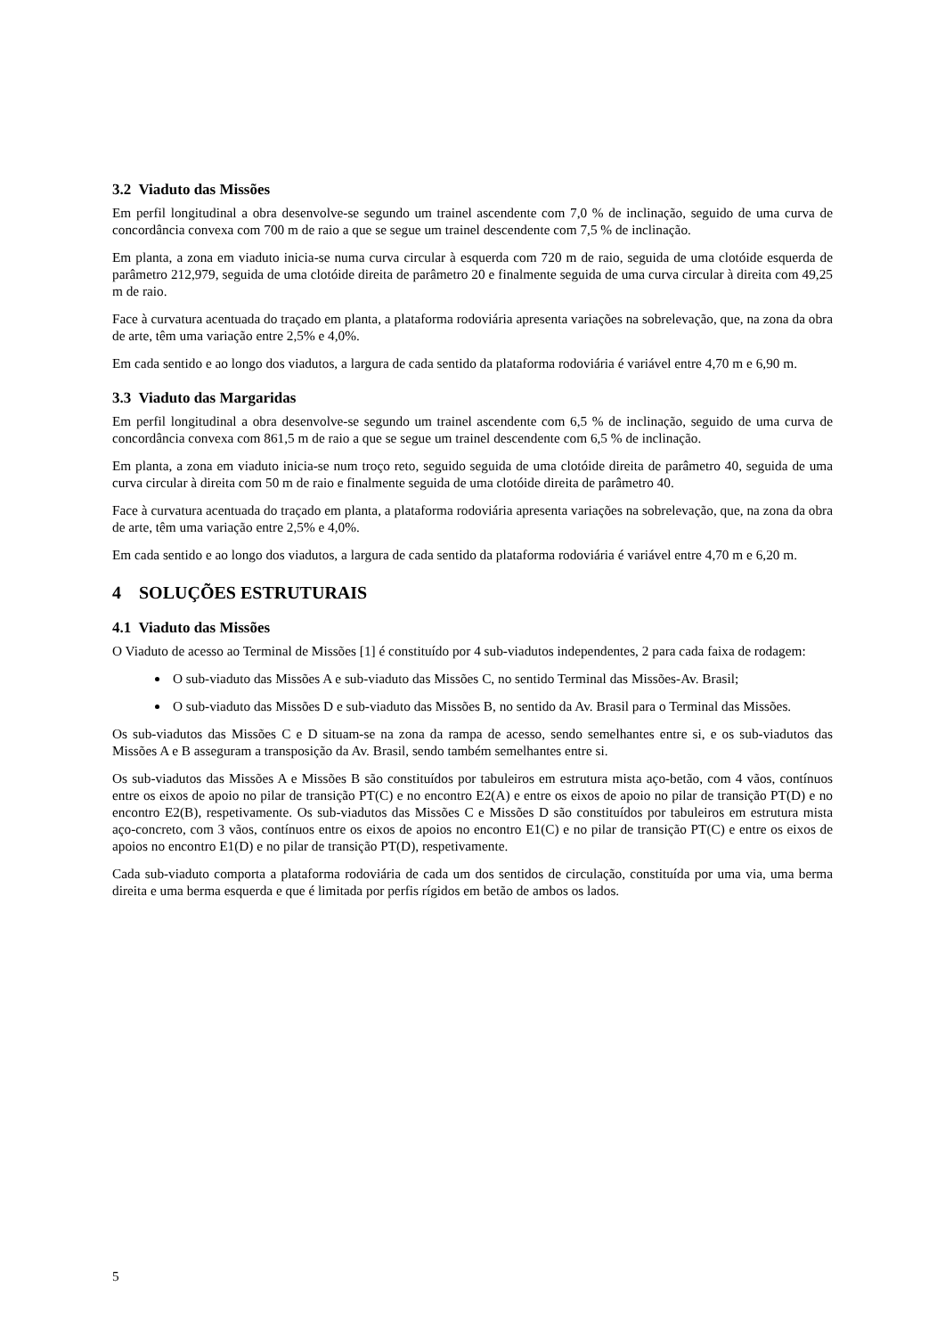3.2 Viaduto das Missões
Em perfil longitudinal a obra desenvolve-se segundo um trainel ascendente com 7,0 % de inclinação, seguido de uma curva de concordância convexa com 700 m de raio a que se segue um trainel descendente com 7,5 % de inclinação.
Em planta, a zona em viaduto inicia-se numa curva circular à esquerda com 720 m de raio, seguida de uma clotóide esquerda de parâmetro 212,979, seguida de uma clotóide direita de parâmetro 20 e finalmente seguida de uma curva circular à direita com 49,25 m de raio.
Face à curvatura acentuada do traçado em planta, a plataforma rodoviária apresenta variações na sobrelevação, que, na zona da obra de arte, têm uma variação entre 2,5% e 4,0%.
Em cada sentido e ao longo dos viadutos, a largura de cada sentido da plataforma rodoviária é variável entre 4,70 m e 6,90 m.
3.3 Viaduto das Margaridas
Em perfil longitudinal a obra desenvolve-se segundo um trainel ascendente com 6,5 % de inclinação, seguido de uma curva de concordância convexa com 861,5 m de raio a que se segue um trainel descendente com 6,5 % de inclinação.
Em planta, a zona em viaduto inicia-se num troço reto, seguido seguida de uma clotóide direita de parâmetro 40, seguida de uma curva circular à direita com 50 m de raio e finalmente seguida de uma clotóide direita de parâmetro 40.
Face à curvatura acentuada do traçado em planta, a plataforma rodoviária apresenta variações na sobrelevação, que, na zona da obra de arte, têm uma variação entre 2,5% e 4,0%.
Em cada sentido e ao longo dos viadutos, a largura de cada sentido da plataforma rodoviária é variável entre 4,70 m e 6,20 m.
4 SOLUÇÕES ESTRUTURAIS
4.1 Viaduto das Missões
O Viaduto de acesso ao Terminal de Missões [1] é constituído por 4 sub-viadutos independentes, 2 para cada faixa de rodagem:
O sub-viaduto das Missões A e sub-viaduto das Missões C, no sentido Terminal das Missões-Av. Brasil;
O sub-viaduto das Missões D e sub-viaduto das Missões B, no sentido da Av. Brasil para o Terminal das Missões.
Os sub-viadutos das Missões C e D situam-se na zona da rampa de acesso, sendo semelhantes entre si, e os sub-viadutos das Missões A e B asseguram a transposição da Av. Brasil, sendo também semelhantes entre si.
Os sub-viadutos das Missões A e Missões B são constituídos por tabuleiros em estrutura mista aço-betão, com 4 vãos, contínuos entre os eixos de apoio no pilar de transição PT(C) e no encontro E2(A) e entre os eixos de apoio no pilar de transição PT(D) e no encontro E2(B), respetivamente. Os sub-viadutos das Missões C e Missões D são constituídos por tabuleiros em estrutura mista aço-concreto, com 3 vãos, contínuos entre os eixos de apoios no encontro E1(C) e no pilar de transição PT(C) e entre os eixos de apoios no encontro E1(D) e no pilar de transição PT(D), respetivamente.
Cada sub-viaduto comporta a plataforma rodoviária de cada um dos sentidos de circulação, constituída por uma via, uma berma direita e uma berma esquerda e que é limitada por perfis rígidos em betão de ambos os lados.
5